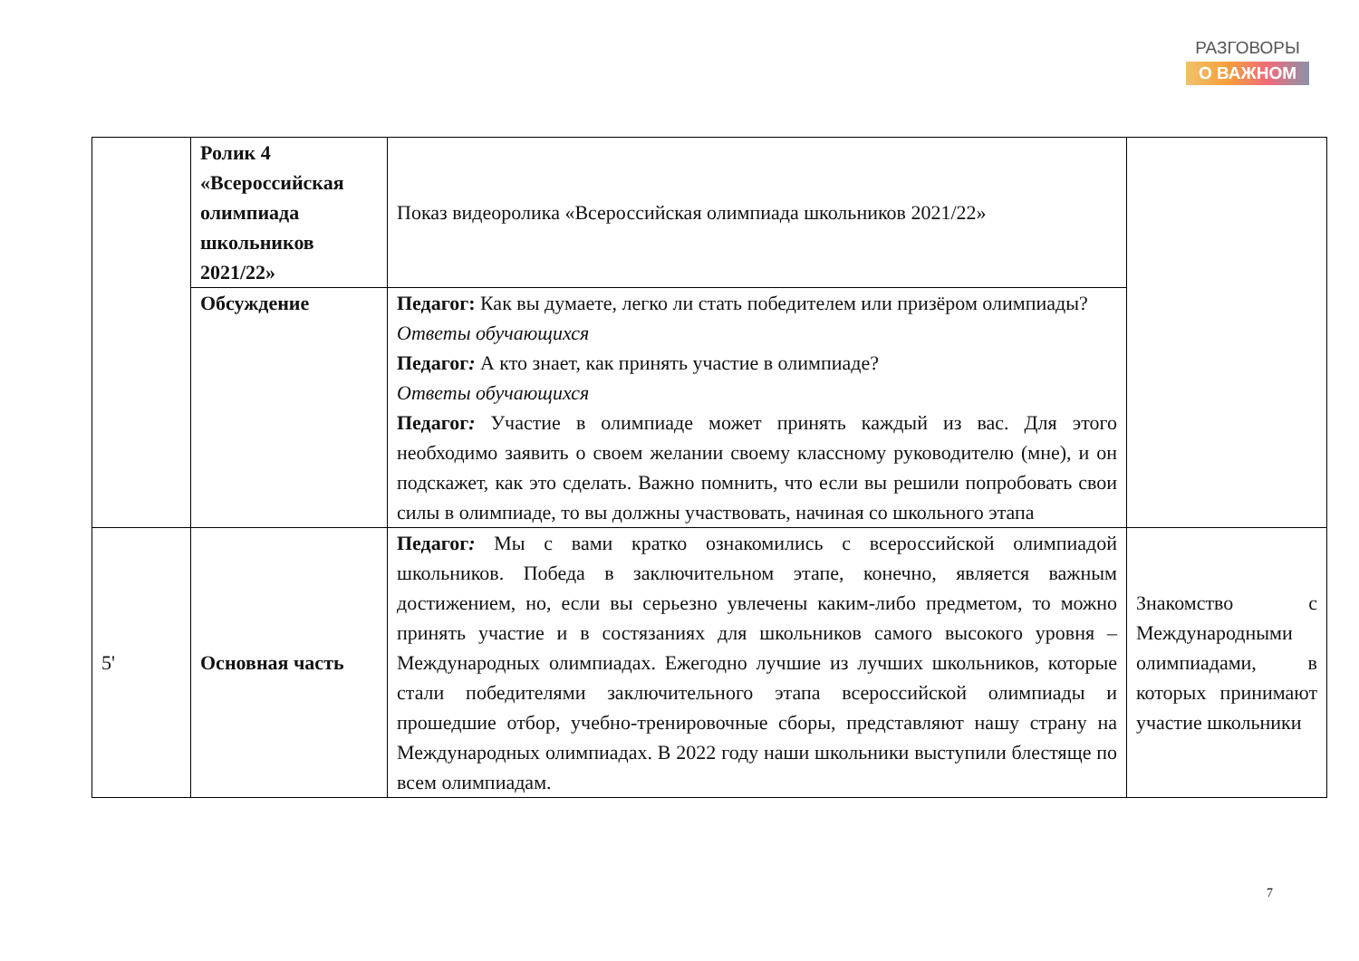РАЗГОВОРЫ
О ВАЖНОМ
| | Ролик 4 «Всероссийская олимпиада школьников 2021/22» | Показ видеоролика «Всероссийская олимпиада школьников 2021/22» | |
| | Обсуждение | Педагог: Как вы думаете, легко ли стать победителем или призёром олимпиады? Ответы обучающихся Педагог : А кто знает, как принять участие в олимпиаде? Ответы обучающихся Педагог : Участие в олимпиаде может принять каждый из вас. Для этого необходимо заявить о своем желании своему классному руководителю (мне), и он подскажет, как это сделать. Важно помнить, что если вы решили попробовать свои силы в олимпиаде, то вы должны участвовать, начиная со школьного этапа | |
| 5' | Основная часть | Педагог : Мы с вами кратко ознакомились с всероссийской олимпиадой школьников. Победа в заключительном этапе, конечно, является важным достижением, но, если вы серьезно увлечены каким-либо предметом, то можно принять участие и в состязаниях для школьников самого высокого уровня – Международных олимпиадах. Ежегодно лучшие из лучших школьников, которые стали победителями заключительного этапа всероссийской олимпиады и прошедшие отбор, учебно-тренировочные сборы, представляют нашу страну на Международных олимпиадах. В 2022 году наши школьники выступили блестяще по всем олимпиадам. | Знакомство с Международными олимпиадами, в которых принимают участие школьники |
7